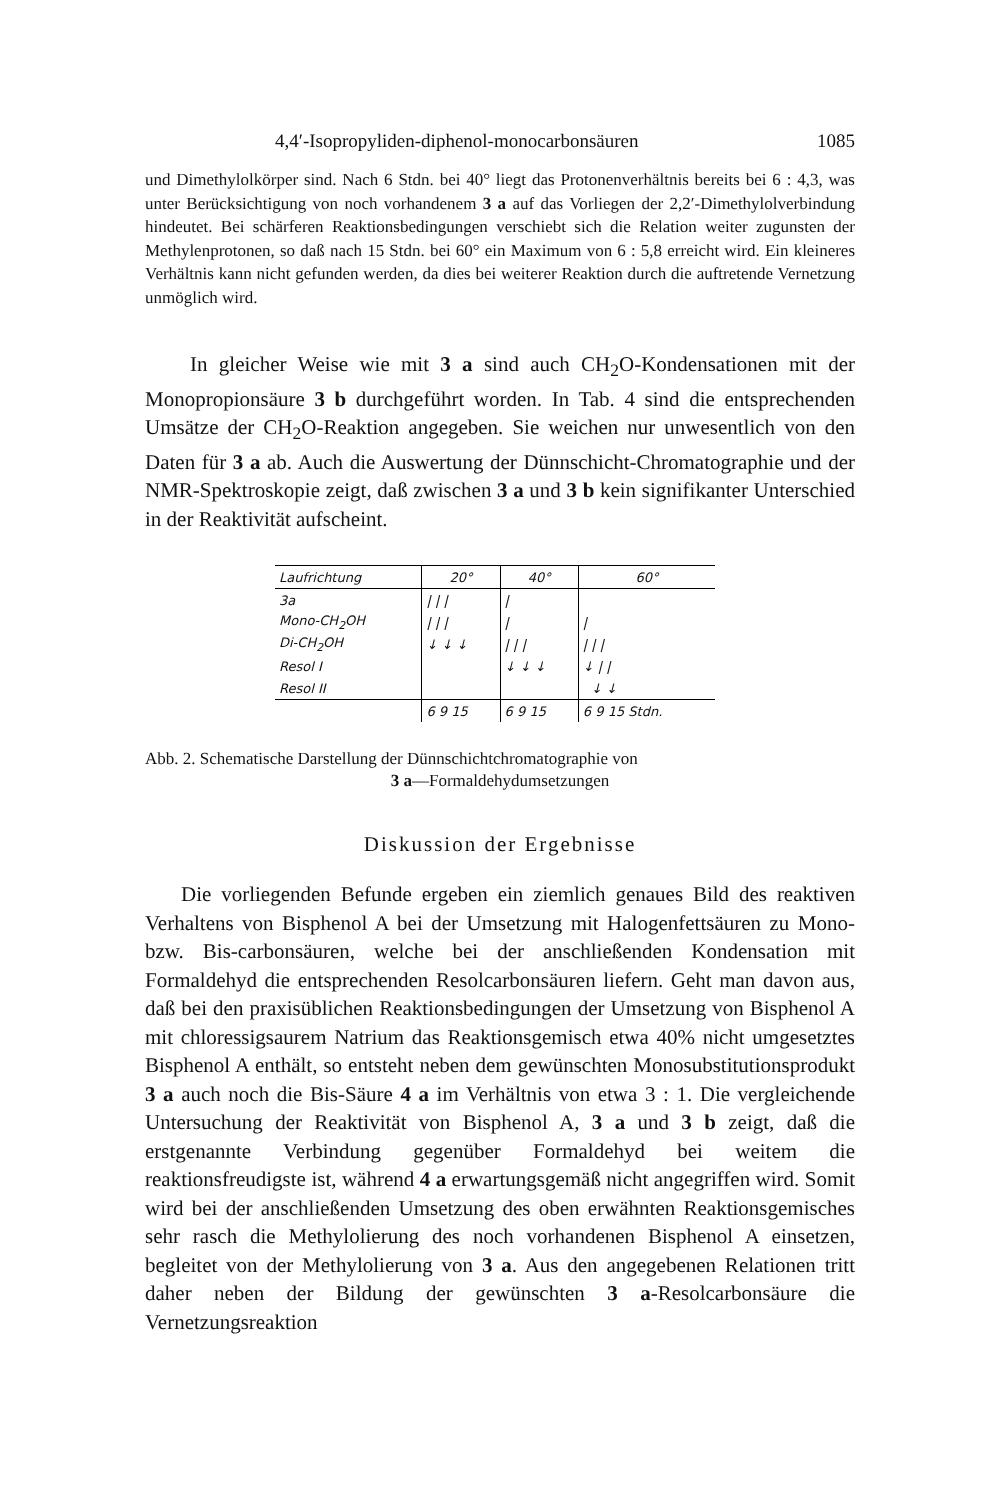4,4′-Isopropyliden-diphenol-monocarbonsäuren 1085
und Dimethylolkörper sind. Nach 6 Stdn. bei 40° liegt das Protonenverhältnis bereits bei 6 : 4,3, was unter Berücksichtigung von noch vorhandenem 3 a auf das Vorliegen der 2,2′-Dimethylolverbindung hindeutet. Bei schärferen Reaktionsbedingungen verschiebt sich die Relation weiter zugunsten der Methylenprotonen, so daß nach 15 Stdn. bei 60° ein Maximum von 6 : 5,8 erreicht wird. Ein kleineres Verhältnis kann nicht gefunden werden, da dies bei weiterer Reaktion durch die auftretende Vernetzung unmöglich wird.
In gleicher Weise wie mit 3 a sind auch CH<sub>2</sub>O-Kondensationen mit der Monopropionsäure 3 b durchgeführt worden. In Tab. 4 sind die entsprechenden Umsätze der CH<sub>2</sub>O-Reaktion angegeben. Sie weichen nur unwesentlich von den Daten für 3 a ab. Auch die Auswertung der Dünnschicht-Chromatographie und der NMR-Spektroskopie zeigt, daß zwischen 3 a und 3 b kein signifikanter Unterschied in der Reaktivität aufscheint.
| Laufrichtung | 20° | 40° | 60° |
| 3a | / / / | / | |
| Mono-CH<sub>2</sub>OH | / / / | / | / |
| Di-CH<sub>2</sub>OH | ↓ ↓ ↓ | / / / | / / / |
| Resol I | | ↓ ↓ ↓ | ↓ / / |
| Resol II | | | ↓ ↓ |
| | 6 9 15 | 6 9 15 | 6 9 15 Stdn. |
Abb. 2. Schematische Darstellung der Dünnschichtchromatographie von
3 a—Formaldehydumsetzungen
Diskussion der Ergebnisse
Die vorliegenden Befunde ergeben ein ziemlich genaues Bild des reaktiven Verhaltens von Bisphenol A bei der Umsetzung mit Halogenfettsäuren zu Mono- bzw. Bis-carbonsäuren, welche bei der anschließenden Kondensation mit Formaldehyd die entsprechenden Resolcarbonsäuren liefern. Geht man davon aus, daß bei den praxisüblichen Reaktionsbedingungen der Umsetzung von Bisphenol A mit chloressigsaurem Natrium das Reaktionsgemisch etwa 40% nicht umgesetztes Bisphenol A enthält, so entsteht neben dem gewünschten Monosubstitutionsprodukt 3 a auch noch die Bis-Säure 4 a im Verhältnis von etwa 3 : 1. Die vergleichende Untersuchung der Reaktivität von Bisphenol A, 3 a und 3 b zeigt, daß die erstgenannte Verbindung gegenüber Formaldehyd bei weitem die reaktionsfreudigste ist, während 4 a erwartungsgemäß nicht angegriffen wird. Somit wird bei der anschließenden Umsetzung des oben erwähnten Reaktionsgemisches sehr rasch die Methylolierung des noch vorhandenen Bisphenol A einsetzen, begleitet von der Methylolierung von 3 a. Aus den angegebenen Relationen tritt daher neben der Bildung der gewünschten 3 a-Resolcarbonsäure die Vernetzungsreaktion